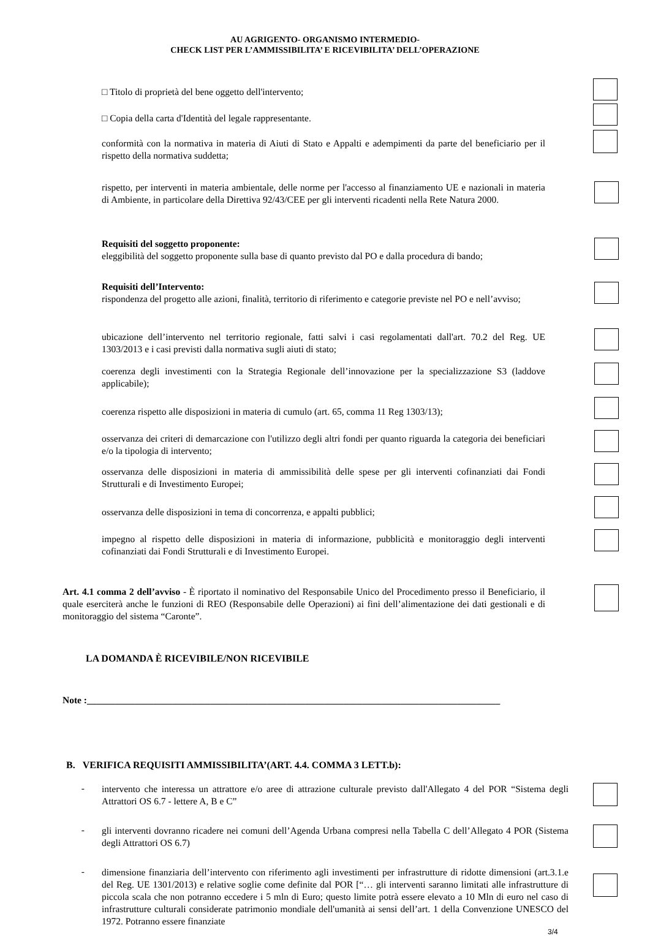AU AGRIGENTO- ORGANISMO INTERMEDIO-
CHECK LIST PER L’AMMISSIBILITA’ E RICEVIBILITA’ DELL’OPERAZIONE
□ Titolo di proprietà del bene oggetto dell'intervento;
□ Copia della carta d'Identità del legale rappresentante.
conformità con la normativa in materia di Aiuti di Stato e Appalti e adempimenti da parte del beneficiario per il rispetto della normativa suddetta;
rispetto, per interventi in materia ambientale, delle norme per l'accesso al finanziamento UE e nazionali in materia di Ambiente, in particolare della Direttiva 92/43/CEE per gli interventi ricadenti nella Rete Natura 2000.
Requisiti del soggetto proponente:
eleggibilità del soggetto proponente sulla base di quanto previsto dal PO e dalla procedura di bando;
Requisiti dell’Intervento:
rispondenza del progetto alle azioni, finalità, territorio di riferimento e categorie previste nel PO e nell’avviso;
ubicazione dell’intervento nel territorio regionale, fatti salvi i casi regolamentati dall'art. 70.2 del Reg. UE 1303/2013 e i casi previsti dalla normativa sugli aiuti di stato;
coerenza degli investimenti con la Strategia Regionale dell’innovazione per la specializzazione S3 (laddove applicabile);
coerenza rispetto alle disposizioni in materia di cumulo (art. 65, comma 11 Reg 1303/13);
osservanza dei criteri di demarcazione con l'utilizzo degli altri fondi per quanto riguarda la categoria dei beneficiari e/o la tipologia di intervento;
osservanza delle disposizioni in materia di ammissibilità delle spese per gli interventi cofinanziati dai Fondi Strutturali e di Investimento Europei;
osservanza delle disposizioni in tema di concorrenza, e appalti pubblici;
impegno al rispetto delle disposizioni in materia di informazione, pubblicità e monitoraggio degli interventi cofinanziati dai Fondi Strutturali e di Investimento Europei.
Art. 4.1 comma 2 dell’avviso - È riportato il nominativo del Responsabile Unico del Procedimento presso il Beneficiario, il quale eserciterà anche le funzioni di REO (Responsabile delle Operazioni) ai fini dell’alimentazione dei dati gestionali e di monitoraggio del sistema “Caronte”.
LA DOMANDA È RICEVIBILE/NON RICEVIBILE
Note :_______________________________________________________________________________________
B. VERIFICA REQUISITI AMMISSIBILITA’(ART. 4.4. COMMA 3 LETT.b):
-
intervento che interessa un attrattore e/o aree di attrazione culturale previsto dall'Allegato 4 del POR “Sistema degli Attrattori OS 6.7 - lettere A, B e C”
-
gli interventi dovranno ricadere nei comuni dell’Agenda Urbana compresi nella Tabella C dell’Allegato 4 POR (Sistema degli Attrattori OS 6.7)
-
dimensione finanziaria dell’intervento con riferimento agli investimenti per infrastrutture di ridotte dimensioni (art.3.1.e del Reg. UE 1301/2013) e relative soglie come definite dal POR [“… gli interventi saranno limitati alle infrastrutture di piccola scala che non potranno eccedere i 5 mln di Euro; questo limite potrà essere elevato a 10 Mln di euro nel caso di infrastrutture culturali considerate patrimonio mondiale dell'umanità ai sensi dell’art. 1 della Convenzione UNESCO del 1972. Potranno essere finanziate
3/4